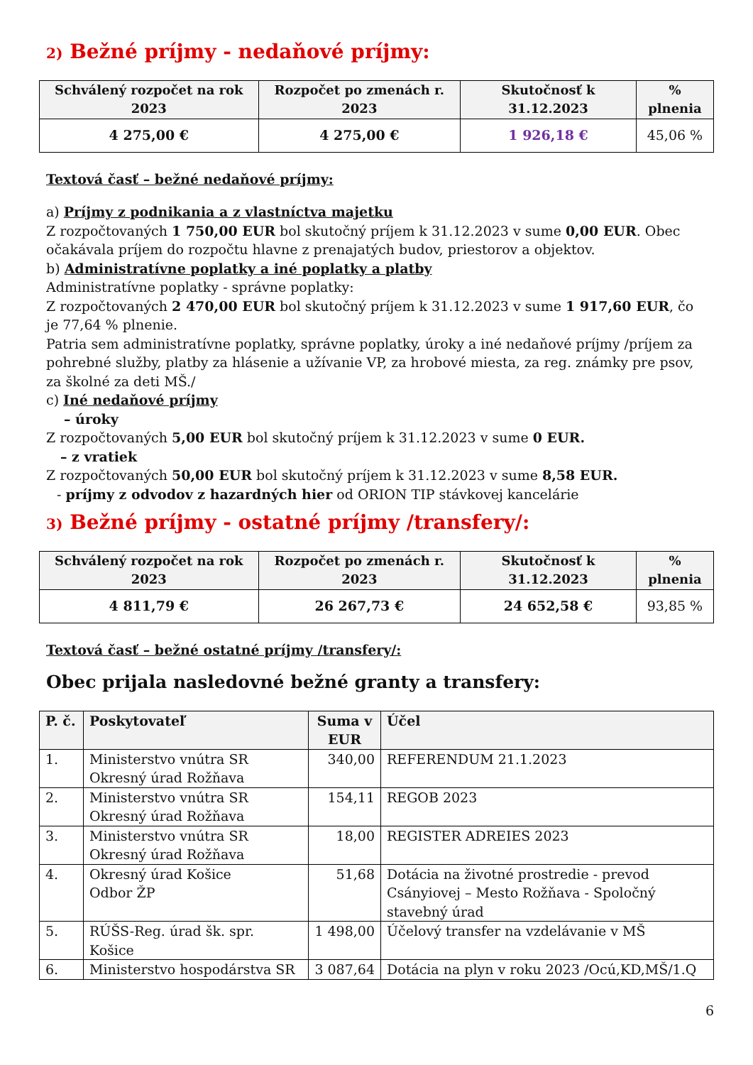2) Bežné príjmy - nedaňové príjmy:
| Schválený rozpočet na rok 2023 | Rozpočet po zmenách r. 2023 | Skutočnosť k 31.12.2023 | % plnenia |
| --- | --- | --- | --- |
| 4 275,00 € | 4 275,00 € | 1 926,18 € | 45,06 % |
Textová časť – bežné nedaňové príjmy:
a) Príjmy z podnikania a z vlastníctva majetku
Z rozpočtovaných 1 750,00 EUR bol skutočný príjem k 31.12.2023 v sume 0,00 EUR. Obec očakávala príjem do rozpočtu hlavne z prenajatých budov, priestorov a objektov.
b) Administratívne poplatky a iné poplatky a platby
Administratívne poplatky - správne poplatky:
Z rozpočtovaných 2 470,00 EUR bol skutočný príjem k 31.12.2023 v sume 1 917,60 EUR, čo je 77,64 % plnenie.
Patria sem administratívne poplatky, správne poplatky, úroky a iné nedaňové príjmy /príjem za pohrebné služby, platby za hlásenie a užívanie VP, za hrobové miesta, za reg. známky pre psov, za školné za deti MŠ./
c) Iné nedaňové príjmy
– úroky
Z rozpočtovaných 5,00 EUR bol skutočný príjem k 31.12.2023 v sume 0 EUR.
– z vratiek
Z rozpočtovaných 50,00 EUR bol skutočný príjem k 31.12.2023 v sume 8,58 EUR.
- príjmy z odvodov z hazardných hier od ORION TIP stávkovej kancelárie
3) Bežné príjmy - ostatné príjmy /transfery/:
| Schválený rozpočet na rok 2023 | Rozpočet po zmenách r. 2023 | Skutočnosť k 31.12.2023 | % plnenia |
| --- | --- | --- | --- |
| 4 811,79 € | 26 267,73 € | 24 652,58 € | 93,85 % |
Textová časť – bežné ostatné príjmy /transfery/:
Obec prijala nasledovné bežné granty a transfery:
| P. č. | Poskytovateľ | Suma v EUR | Účel |
| --- | --- | --- | --- |
| 1. | Ministerstvo vnútra SR Okresný úrad Rožňava | 340,00 | REFERENDUM 21.1.2023 |
| 2. | Ministerstvo vnútra SR Okresný úrad Rožňava | 154,11 | REGOB 2023 |
| 3. | Ministerstvo vnútra SR Okresný úrad Rožňava | 18,00 | REGISTER ADREIES 2023 |
| 4. | Okresný úrad Košice Odbor ŽP | 51,68 | Dotácia na životné prostredie - prevod Csányiovej – Mesto Rožňava - Spoločný stavebný úrad |
| 5. | RÚŠS-Reg. úrad šk. spr. Košice | 1 498,00 | Účelový transfer na vzdelávanie v MŠ |
| 6. | Ministerstvo hospodárstva SR | 3 087,64 | Dotácia na plyn v roku 2023 /Ocú,KD,MŠ/1.Q |
6